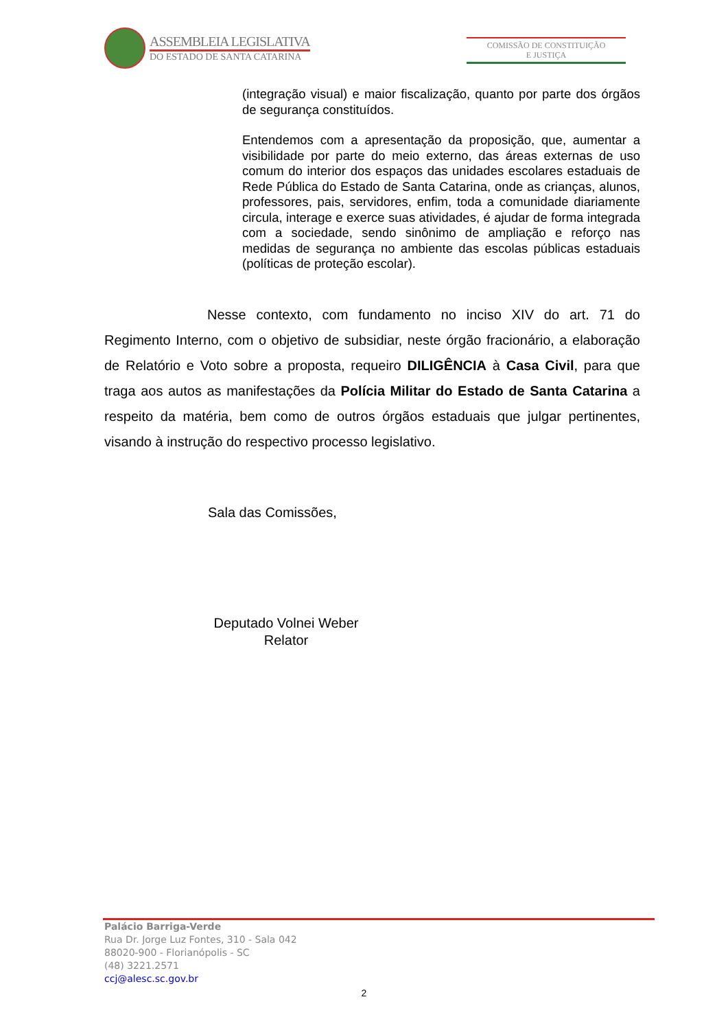ASSEMBLEIA LEGISLATIVA
DO ESTADO DE SANTA CATARINA
COMISSÃO DE CONSTITUIÇÃO
E JUSTIÇA
(integração visual) e maior fiscalização, quanto por parte dos órgãos de segurança constituídos.
Entendemos com a apresentação da proposição, que, aumentar a visibilidade por parte do meio externo, das áreas externas de uso comum do interior dos espaços das unidades escolares estaduais de Rede Pública do Estado de Santa Catarina, onde as crianças, alunos, professores, pais, servidores, enfim, toda a comunidade diariamente circula, interage e exerce suas atividades, é ajudar de forma integrada com a sociedade, sendo sinônimo de ampliação e reforço nas medidas de segurança no ambiente das escolas públicas estaduais (políticas de proteção escolar).
Nesse contexto, com fundamento no inciso XIV do art. 71 do Regimento Interno, com o objetivo de subsidiar, neste órgão fracionário, a elaboração de Relatório e Voto sobre a proposta, requeiro DILIGÊNCIA à Casa Civil, para que traga aos autos as manifestações da Polícia Militar do Estado de Santa Catarina a respeito da matéria, bem como de outros órgãos estaduais que julgar pertinentes, visando à instrução do respectivo processo legislativo.
Sala das Comissões,
Deputado Volnei Weber
Relator
Palácio Barriga-Verde
Rua Dr. Jorge Luz Fontes, 310 - Sala 042
88020-900 - Florianópolis - SC
(48) 3221.2571
ccj@alesc.sc.gov.br
2